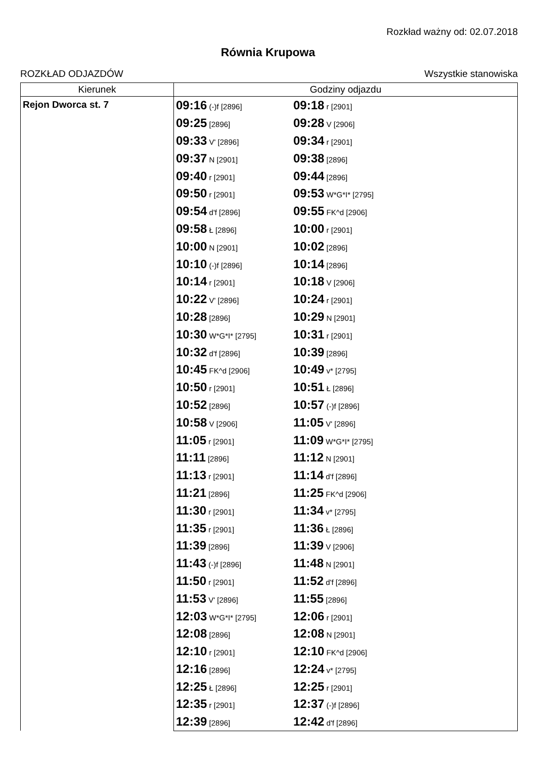Rozkład ważny od: 02.07.2018
Równia Krupowa
ROZKŁAD ODJAZDÓW Wszystkie stanowiska
| Kierunek | Godziny odjazdu | | |
| --- | --- | --- | --- |
| Rejon Dworca st. 7 | 09:16 (-)f [2896] | 09:18 r [2901] | |
| | 09:25 [2896] | 09:28 V [2906] | |
| | 09:33 V' [2896] | 09:34 r [2901] | |
| | 09:37 N [2901] | 09:38 [2896] | |
| | 09:40 r [2901] | 09:44 [2896] | |
| | 09:50 r [2901] | 09:53 W*G*I* [2795] | |
| | 09:54 d'f [2896] | 09:55 FK^d [2906] | |
| | 09:58 Ł [2896] | 10:00 r [2901] | |
| | 10:00 N [2901] | 10:02 [2896] | |
| | 10:10 (-)f [2896] | 10:14 [2896] | |
| | 10:14 r [2901] | 10:18 V [2906] | |
| | 10:22 V' [2896] | 10:24 r [2901] | |
| | 10:28 [2896] | 10:29 N [2901] | |
| | 10:30 W*G*I* [2795] | 10:31 r [2901] | |
| | 10:32 d'f [2896] | 10:39 [2896] | |
| | 10:45 FK^d [2906] | 10:49 v* [2795] | |
| | 10:50 r [2901] | 10:51 Ł [2896] | |
| | 10:52 [2896] | 10:57 (-)f [2896] | |
| | 10:58 V [2906] | 11:05 V' [2896] | |
| | 11:05 r [2901] | 11:09 W*G*I* [2795] | |
| | 11:11 [2896] | 11:12 N [2901] | |
| | 11:13 r [2901] | 11:14 d'f [2896] | |
| | 11:21 [2896] | 11:25 FK^d [2906] | |
| | 11:30 r [2901] | 11:34 v* [2795] | |
| | 11:35 r [2901] | 11:36 Ł [2896] | |
| | 11:39 [2896] | 11:39 V [2906] | |
| | 11:43 (-)f [2896] | 11:48 N [2901] | |
| | 11:50 r [2901] | 11:52 d'f [2896] | |
| | 11:53 V' [2896] | 11:55 [2896] | |
| | 12:03 W*G*I* [2795] | 12:06 r [2901] | |
| | 12:08 [2896] | 12:08 N [2901] | |
| | 12:10 r [2901] | 12:10 FK^d [2906] | |
| | 12:16 [2896] | 12:24 v* [2795] | |
| | 12:25 Ł [2896] | 12:25 r [2901] | |
| | 12:35 r [2901] | 12:37 (-)f [2896] | |
| | 12:39 [2896] | 12:42 d'f [2896] | |